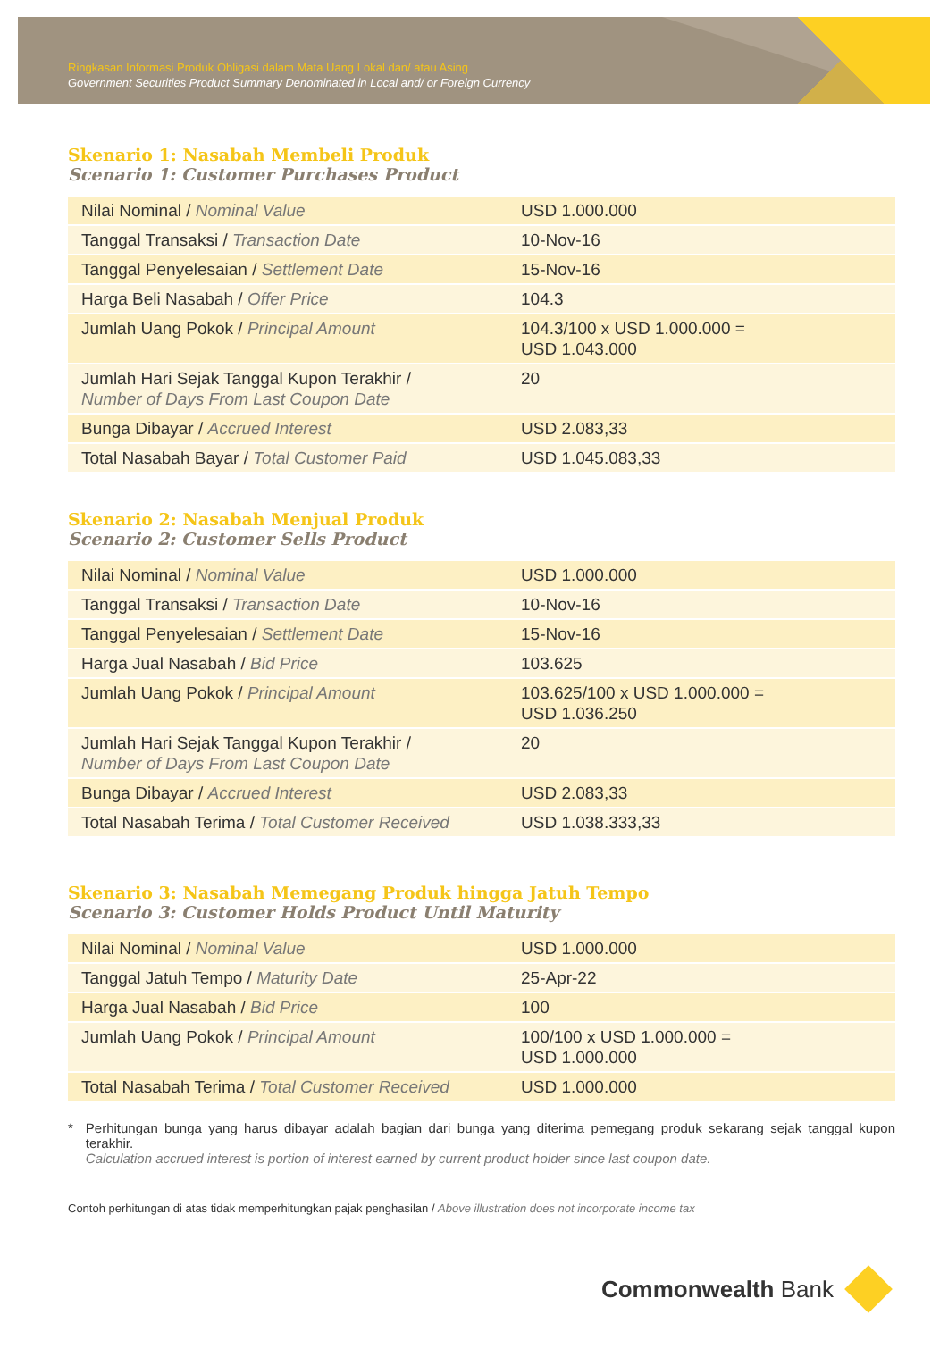Ringkasan Informasi Produk Obligasi dalam Mata Uang Lokal dan/ atau Asing
Government Securities Product Summary Denominated in Local and/ or Foreign Currency
Skenario 1: Nasabah Membeli Produk
Scenario 1: Customer Purchases Product
| Nilai Nominal / Nominal Value | USD 1.000.000 |
| Tanggal Transaksi / Transaction Date | 10-Nov-16 |
| Tanggal Penyelesaian / Settlement Date | 15-Nov-16 |
| Harga Beli Nasabah / Offer Price | 104.3 |
| Jumlah Uang Pokok / Principal Amount | 104.3/100 x USD 1.000.000 = USD 1.043.000 |
| Jumlah Hari Sejak Tanggal Kupon Terakhir / Number of Days From Last Coupon Date | 20 |
| Bunga Dibayar / Accrued Interest | USD 2.083,33 |
| Total Nasabah Bayar / Total Customer Paid | USD 1.045.083,33 |
Skenario 2: Nasabah Menjual Produk
Scenario 2: Customer Sells Product
| Nilai Nominal / Nominal Value | USD 1.000.000 |
| Tanggal Transaksi / Transaction Date | 10-Nov-16 |
| Tanggal Penyelesaian / Settlement Date | 15-Nov-16 |
| Harga Jual Nasabah / Bid Price | 103.625 |
| Jumlah Uang Pokok / Principal Amount | 103.625/100 x USD 1.000.000 = USD 1.036.250 |
| Jumlah Hari Sejak Tanggal Kupon Terakhir / Number of Days From Last Coupon Date | 20 |
| Bunga Dibayar / Accrued Interest | USD 2.083,33 |
| Total Nasabah Terima / Total Customer Received | USD 1.038.333,33 |
Skenario 3: Nasabah Memegang Produk hingga Jatuh Tempo
Scenario 3: Customer Holds Product Until Maturity
| Nilai Nominal / Nominal Value | USD 1.000.000 |
| Tanggal Jatuh Tempo / Maturity Date | 25-Apr-22 |
| Harga Jual Nasabah / Bid Price | 100 |
| Jumlah Uang Pokok / Principal Amount | 100/100 x USD 1.000.000 = USD 1.000.000 |
| Total Nasabah Terima / Total Customer Received | USD 1.000.000 |
* Perhitungan bunga yang harus dibayar adalah bagian dari bunga yang diterima pemegang produk sekarang sejak tanggal kupon terakhir.
Calculation accrued interest is portion of interest earned by current product holder since last coupon date.
Contoh perhitungan di atas tidak memperhitungkan pajak penghasilan / Above illustration does not incorporate income tax
Commonwealth Bank